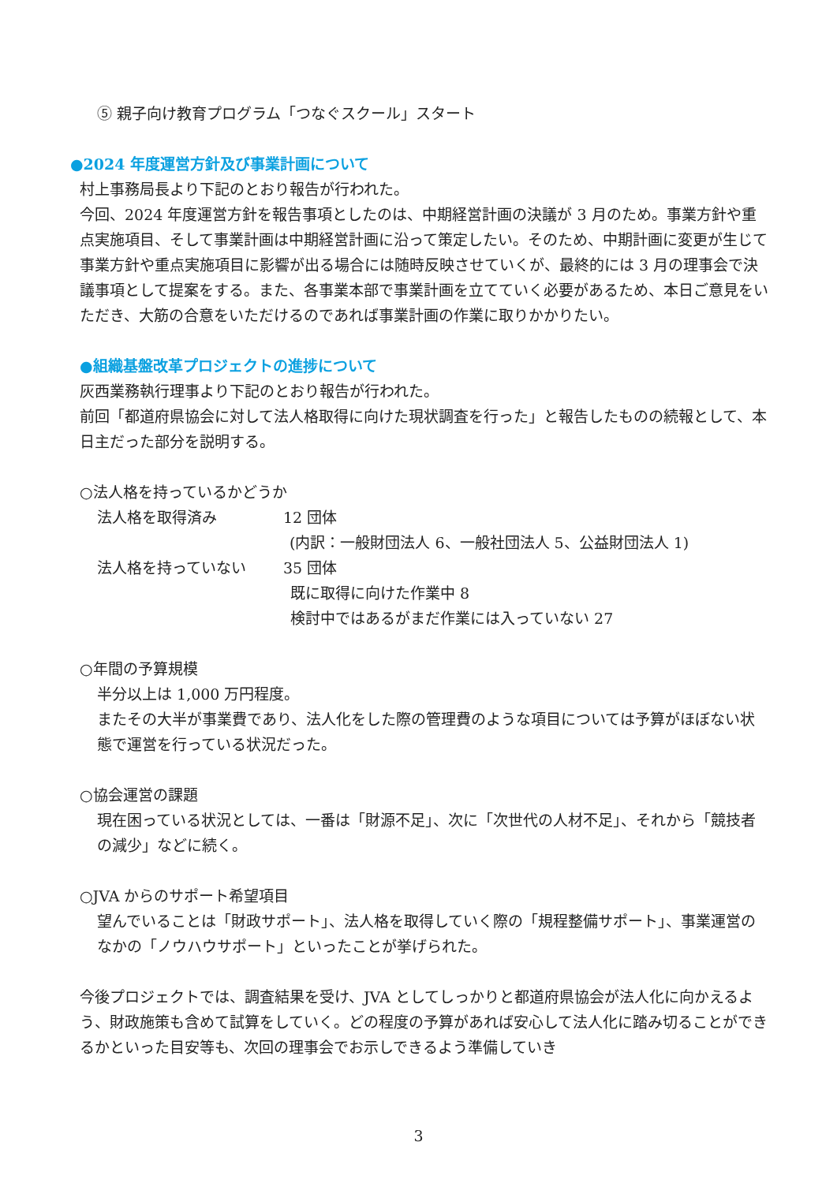⑤ 親子向け教育プログラム「つなぐスクール」スタート
●2024 年度運営方針及び事業計画について
村上事務局長より下記のとおり報告が行われた。
今回、2024 年度運営方針を報告事項としたのは、中期経営計画の決議が 3 月のため。事業方針や重点実施項目、そして事業計画は中期経営計画に沿って策定したい。そのため、中期計画に変更が生じて事業方針や重点実施項目に影響が出る場合には随時反映させていくが、最終的には 3 月の理事会で決議事項として提案をする。また、各事業本部で事業計画を立てていく必要があるため、本日ご意見をいただき、大筋の合意をいただけるのであれば事業計画の作業に取りかかりたい。
●組織基盤改革プロジェクトの進捗について
灰西業務執行理事より下記のとおり報告が行われた。
前回「都道府県協会に対して法人格取得に向けた現状調査を行った」と報告したものの続報として、本日主だった部分を説明する。
○法人格を持っているかどうか
法人格を取得済み 12 団体
(内訳：一般財団法人 6、一般社団法人 5、公益財団法人 1)
法人格を持っていない 35 団体
既に取得に向けた作業中 8
検討中ではあるがまだ作業には入っていない 27
○年間の予算規模
半分以上は 1,000 万円程度。
またその大半が事業費であり、法人化をした際の管理費のような項目については予算がほぼない状態で運営を行っている状況だった。
○協会運営の課題
現在困っている状況としては、一番は「財源不足」、次に「次世代の人材不足」、それから「競技者の減少」などに続く。
○JVA からのサポート希望項目
望んでいることは「財政サポート」、法人格を取得していく際の「規程整備サポート」、事業運営のなかの「ノウハウサポート」といったことが挙げられた。
今後プロジェクトでは、調査結果を受け、JVA としてしっかりと都道府県協会が法人化に向かえるよう、財政施策も含めて試算をしていく。どの程度の予算があれば安心して法人化に踏み切ることができるかといった目安等も、次回の理事会でお示しできるよう準備していき
3